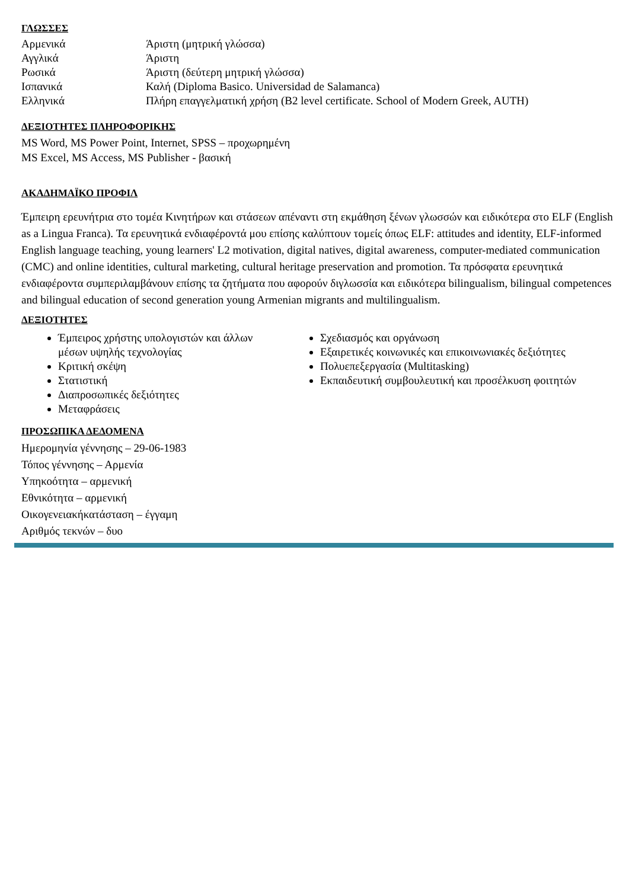ΓΛΩΣΣΕΣ
Αρμενικά Άριστη (μητρική γλώσσα)
Αγγλικά Άριστη
Ρωσικά Άριστη (δεύτερη μητρική γλώσσα)
Ισπανικά Καλή (Diploma Basico. Universidad de Salamanca)
Ελληνικά Πλήρη επαγγελματική χρήση (B2 level certificate. School of Modern Greek, AUTH)
ΔΕΞΙΟΤΗΤΕΣ ΠΛΗΡΟΦΟΡΙΚΗΣ
MS Word, MS Power Point, Internet, SPSS – προχωρημένη
MS Excel, MS Access, MS Publisher - βασική
ΑΚΑΔΗΜΑΪΚΟ ΠΡΟΦΙΛ
Έμπειρη ερευνήτρια στο τομέα Κινητήρων και στάσεων απέναντι στη εκμάθηση ξένων γλωσσών και ειδικότερα στο ELF (English as a Lingua Franca). Τα ερευνητικά ενδιαφέροντά μου επίσης καλύπτουν τομείς όπως ELF: attitudes and identity, ELF-informed English language teaching, young learners' L2 motivation, digital natives, digital awareness, computer-mediated communication (CMC) and online identities, cultural marketing, cultural heritage preservation and promotion. Τα πρόσφατα ερευνητικά ενδιαφέροντα συμπεριλαμβάνουν επίσης τα ζητήματα που αφορούν διγλωσσία και ειδικότερα bilingualism, bilingual competences and bilingual education of second generation young Armenian migrants and multilingualism.
ΔΕΞΙΟΤΗΤΕΣ
Έμπειρος χρήστης υπολογιστών και άλλων μέσων υψηλής τεχνολογίας
Κριτική σκέψη
Στατιστική
Διαπροσωπικές δεξιότητες
Μεταφράσεις
Σχεδιασμός και οργάνωση
Εξαιρετικές κοινωνικές και επικοινωνιακές δεξιότητες
Πολυεπεξεργασία (Multitasking)
Εκπαιδευτική συμβουλευτική και προσέλκυση φοιτητών
ΠΡΟΣΩΠΙΚΑ ΔΕΔΟΜΕΝΑ
Ημερομηνία γέννησης – 29-06-1983
Τόπος γέννησης – Αρμενία
Υπηκοότητα – αρμενική
Εθνικότητα – αρμενική
Οικογενειακήκατάσταση – έγγαμη
Αριθμός τεκνών – δυο